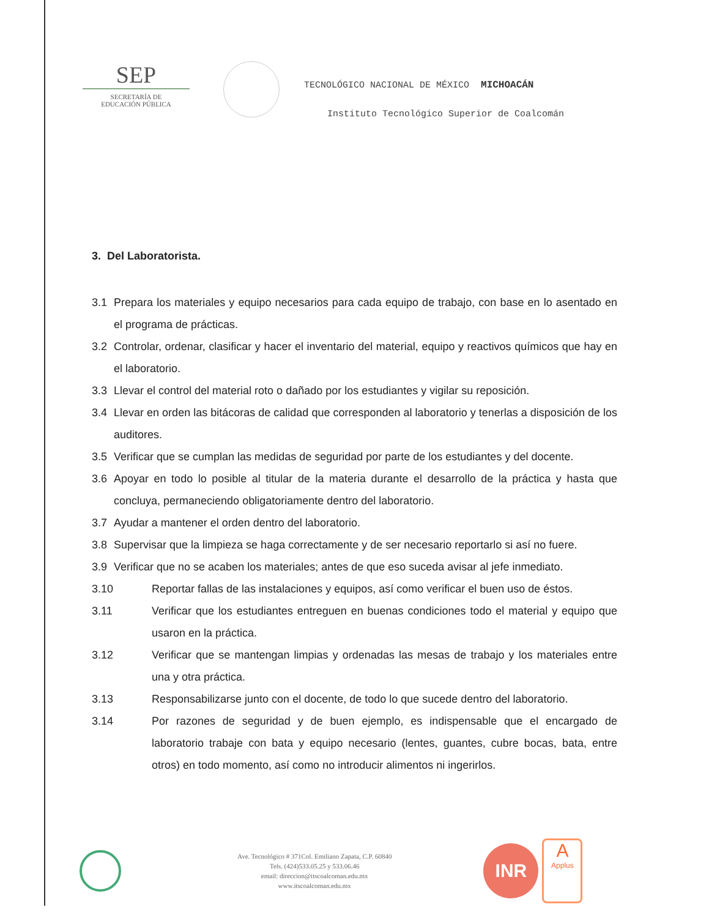SEP
SECRETARÍA DE
EDUCACIÓN PÚBLICA
TECNOLÓGICO NACIONAL DE MÉXICO MICHOACÁN
Instituto Tecnológico Superior de Coalcomán
3. Del Laboratorista.
3.1 Prepara los materiales y equipo necesarios para cada equipo de trabajo, con base en lo asentado en el programa de prácticas.
3.2 Controlar, ordenar, clasificar y hacer el inventario del material, equipo y reactivos químicos que hay en el laboratorio.
3.3 Llevar el control del material roto o dañado por los estudiantes y vigilar su reposición.
3.4 Llevar en orden las bitácoras de calidad que corresponden al laboratorio y tenerlas a disposición de los auditores.
3.5 Verificar que se cumplan las medidas de seguridad por parte de los estudiantes y del docente.
3.6 Apoyar en todo lo posible al titular de la materia durante el desarrollo de la práctica y hasta que concluya, permaneciendo obligatoriamente dentro del laboratorio.
3.7 Ayudar a mantener el orden dentro del laboratorio.
3.8 Supervisar que la limpieza se haga correctamente y de ser necesario reportarlo si así no fuere.
3.9 Verificar que no se acaben los materiales; antes de que eso suceda avisar al jefe inmediato.
3.10 Reportar fallas de las instalaciones y equipos, así como verificar el buen uso de éstos.
3.11 Verificar que los estudiantes entreguen en buenas condiciones todo el material y equipo que usaron en la práctica.
3.12 Verificar que se mantengan limpias y ordenadas las mesas de trabajo y los materiales entre una y otra práctica.
3.13 Responsabilizarse junto con el docente, de todo lo que sucede dentro del laboratorio.
3.14 Por razones de seguridad y de buen ejemplo, es indispensable que el encargado de laboratorio trabaje con bata y equipo necesario (lentes, guantes, cubre bocas, bata, entre otros) en todo momento, así como no introducir alimentos ni ingerirlos.
Ave. Tecnológico # 371Col. Emiliano Zapata, C.P. 60840
Tels. (424)533.05.25 y 533.06.46
email: direccion@itscoalcoman.edu.mx
www.itscoalcoman.edu.mx
INR
A
Applus